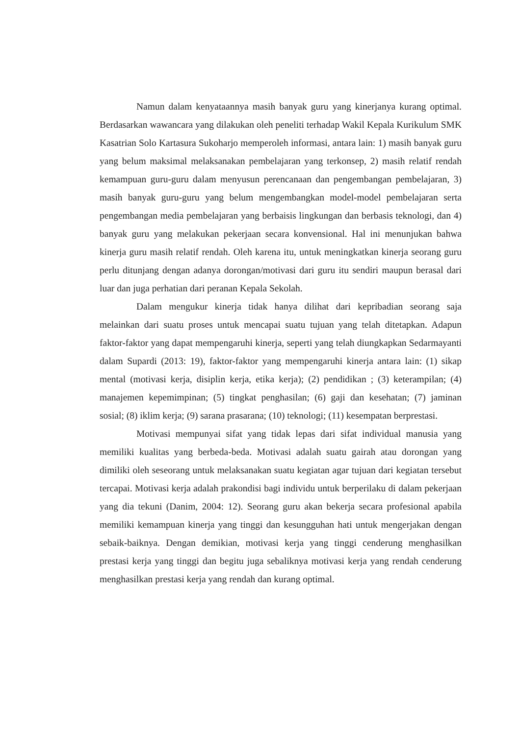Namun dalam kenyataannya masih banyak guru yang kinerjanya kurang optimal. Berdasarkan wawancara yang dilakukan oleh peneliti terhadap Wakil Kepala Kurikulum SMK Kasatrian Solo Kartasura Sukoharjo memperoleh informasi, antara lain: 1) masih banyak guru yang belum maksimal melaksanakan pembelajaran yang terkonsep, 2) masih relatif rendah kemampuan guru-guru dalam menyusun perencanaan dan pengembangan pembelajaran, 3) masih banyak guru-guru yang belum mengembangkan model-model pembelajaran serta pengembangan media pembelajaran yang berbaisis lingkungan dan berbasis teknologi, dan 4) banyak guru yang melakukan pekerjaan secara konvensional. Hal ini menunjukan bahwa kinerja guru masih relatif rendah. Oleh karena itu, untuk meningkatkan kinerja seorang guru perlu ditunjang dengan adanya dorongan/motivasi dari guru itu sendiri maupun berasal dari luar dan juga perhatian dari peranan Kepala Sekolah.
Dalam mengukur kinerja tidak hanya dilihat dari kepribadian seorang saja melainkan dari suatu proses untuk mencapai suatu tujuan yang telah ditetapkan. Adapun faktor-faktor yang dapat mempengaruhi kinerja, seperti yang telah diungkapkan Sedarmayanti dalam Supardi (2013: 19), faktor-faktor yang mempengaruhi kinerja antara lain: (1) sikap mental (motivasi kerja, disiplin kerja, etika kerja); (2) pendidikan ; (3) keterampilan; (4) manajemen kepemimpinan; (5) tingkat penghasilan; (6) gaji dan kesehatan; (7) jaminan sosial; (8) iklim kerja; (9) sarana prasarana; (10) teknologi; (11) kesempatan berprestasi.
Motivasi mempunyai sifat yang tidak lepas dari sifat individual manusia yang memiliki kualitas yang berbeda-beda. Motivasi adalah suatu gairah atau dorongan yang dimiliki oleh seseorang untuk melaksanakan suatu kegiatan agar tujuan dari kegiatan tersebut tercapai. Motivasi kerja adalah prakondisi bagi individu untuk berperilaku di dalam pekerjaan yang dia tekuni (Danim, 2004: 12). Seorang guru akan bekerja secara profesional apabila memiliki kemampuan kinerja yang tinggi dan kesungguhan hati untuk mengerjakan dengan sebaik-baiknya. Dengan demikian, motivasi kerja yang tinggi cenderung menghasilkan prestasi kerja yang tinggi dan begitu juga sebaliknya motivasi kerja yang rendah cenderung menghasilkan prestasi kerja yang rendah dan kurang optimal.